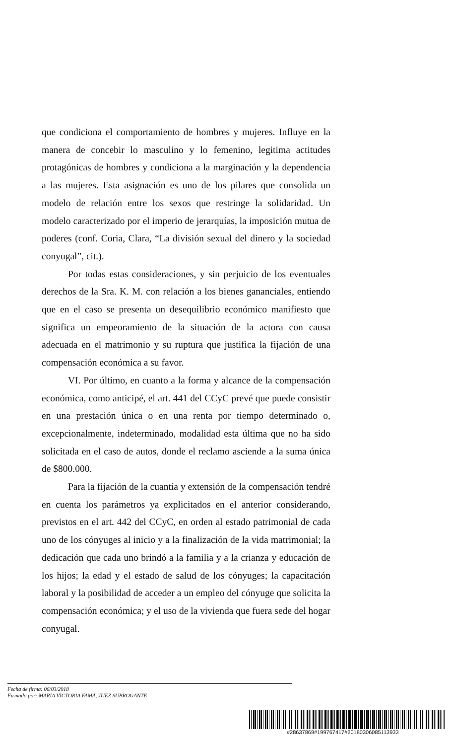que condiciona el comportamiento de hombres y mujeres. Influye en la manera de concebir lo masculino y lo femenino, legitima actitudes protagónicas de hombres y condiciona a la marginación y la dependencia a las mujeres. Esta asignación es uno de los pilares que consolida un modelo de relación entre los sexos que restringe la solidaridad. Un modelo caracterizado por el imperio de jerarquías, la imposición mutua de poderes (conf. Coria, Clara, “La división sexual del dinero y la sociedad conyugal”, cit.).
Por todas estas consideraciones, y sin perjuicio de los eventuales derechos de la Sra. K. M. con relación a los bienes gananciales, entiendo que en el caso se presenta un desequilibrio económico manifiesto que significa un empeoramiento de la situación de la actora con causa adecuada en el matrimonio y su ruptura que justifica la fijación de una compensación económica a su favor.
VI. Por último, en cuanto a la forma y alcance de la compensación económica, como anticipé, el art. 441 del CCyC prevé que puede consistir en una prestación única o en una renta por tiempo determinado o, excepcionalmente, indeterminado, modalidad esta última que no ha sido solicitada en el caso de autos, donde el reclamo asciende a la suma única de $800.000.
Para la fijación de la cuantía y extensión de la compensación tendré en cuenta los parámetros ya explicitados en el anterior considerando, previstos en el art. 442 del CCyC, en orden al estado patrimonial de cada uno de los cónyuges al inicio y a la finalización de la vida matrimonial; la dedicación que cada uno brindó a la familia y a la crianza y educación de los hijos; la edad y el estado de salud de los cónyuges; la capacitación laboral y la posibilidad de acceder a un empleo del cónyuge que solicita la compensación económica; y el uso de la vivienda que fuera sede del hogar conyugal.
Fecha de firma: 06/03/2018
Firmado por: MARIA VICTORIA FAMÁ, JUEZ SUBROGANTE
#28637869#199767417#20180306085113933